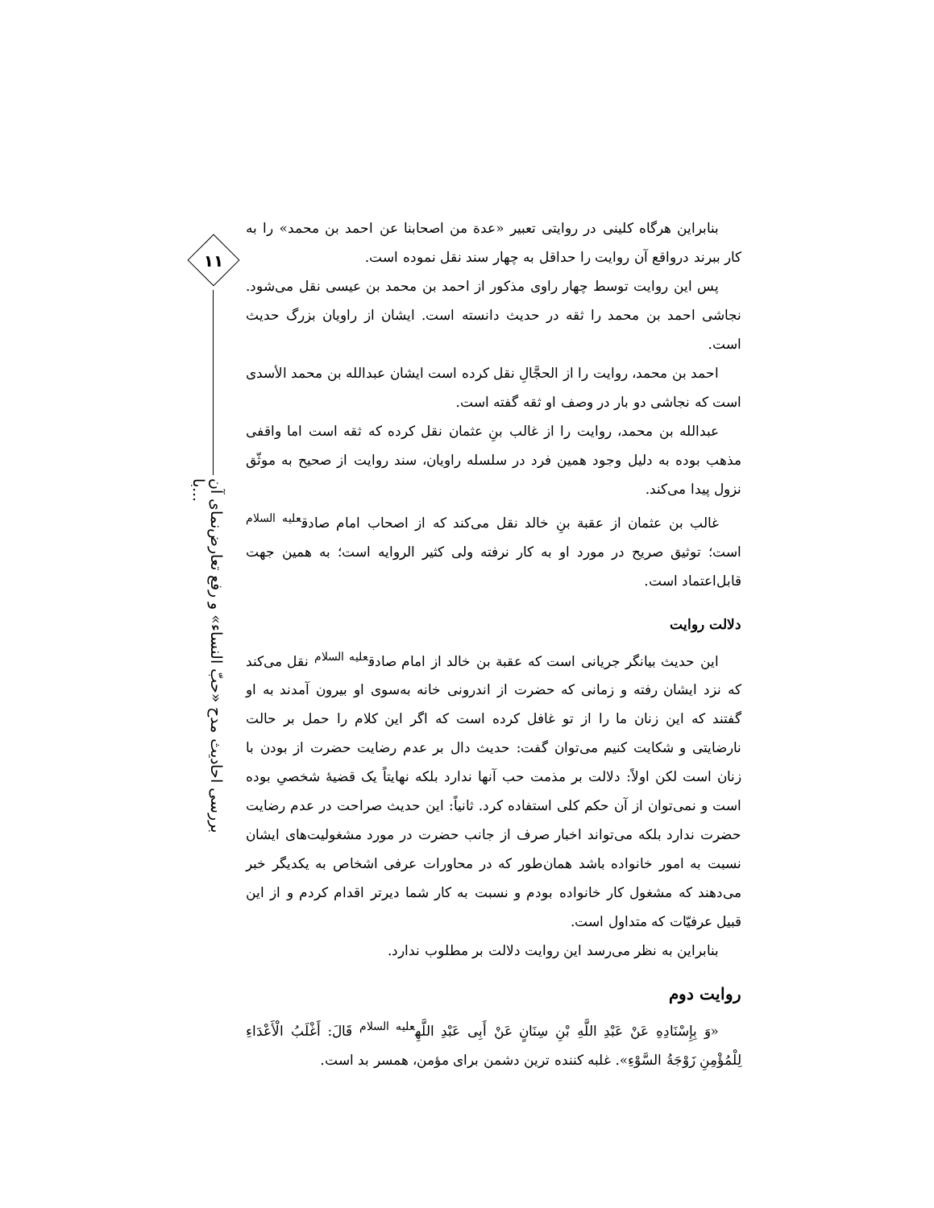۱۱
بررسی احادیث مدح «حبّ النساء» و رفع تعارض‌نمای آن با...
بنابراین هرگاه کلینی در روایتی تعبیر «عدة من اصحابنا عن احمد بن محمد» را به کار ببرند درواقع آن روایت را حداقل به چهار سند نقل نموده است.
پس این روایت توسط چهار راوی مذکور از احمد بن محمد بن عیسی نقل می‌شود. نجاشی احمد بن محمد را ثقه در حدیث دانسته است. ایشان از راویان بزرگ حدیث است.
احمد بن محمد، روایت را از الحجَّالِ نقل کرده است ایشان عبدالله بن محمد الأسدی است که نجاشی دو بار در وصف او ثقه گفته است.
عبدالله بن محمد، روایت را از غالب بنِ عثمان نقل کرده که ثقه است اما واقفی مذهب بوده به دلیل وجود همین فرد در سلسله راویان، سند روایت از صحیح به موثّق نزول پیدا می‌کند.
غالب بن عثمان از عقبة بنِ خالد نقل می‌کند که از اصحاب امام صادق<sup>علیه السلام</sup> است؛ توثیق صریح در مورد او به کار نرفته ولی کثیر الروایه است؛ به همین جهت قابل‌اعتماد است.
دلالت روایت
این حدیث بیانگر جریانی است که عقبة بن خالد از امام صادق<sup>علیه السلام</sup> نقل می‌کند که نزد ایشان رفته و زمانی که حضرت از اندرونی خانه به‌سوی او بیرون آمدند به او گفتند که این زنان ما را از تو غافل کرده است که اگر این کلام را حمل بر حالت نارضایتی و شکایت کنیم می‌توان گفت: حدیث دال بر عدم رضایت حضرت از بودن با زنان است لکن اولاً: دلالت بر مذمت حب آنها ندارد بلکه نهایتاً یک قضیهٔ شخصیِ بوده است و نمی‌توان از آن حکم کلی استفاده کرد. ثانیاً: این حدیث صراحت در عدم رضایت حضرت ندارد بلکه می‌تواند اخبار صرف از جانب حضرت در مورد مشغولیت‌های ایشان نسبت به امور خانواده باشد همان‌طور که در محاورات عرفی اشخاص به یکدیگر خبر می‌دهند که مشغول کار خانواده بودم و نسبت به کار شما دیرتر اقدام کردم و از این قبیل عرفیّات که متداول است.
بنابراین به نظر می‌رسد این روایت دلالت بر مطلوب ندارد.
روایت دوم
«وَ بِإِسْنَادِهِ عَنْ عَبْدِ اللَّهِ بْنِ سِنَانٍ عَنْ أَبِی عَبْدِ اللَّهِ<sup>علیه السلام</sup> قَالَ: أَغْلَبُ الْأَعْدَاءِ لِلْمُؤْمِنِ زَوْجَةُ السَّوْءِ». غلبه کننده ترین دشمن برای مؤمن، همسر بد است.